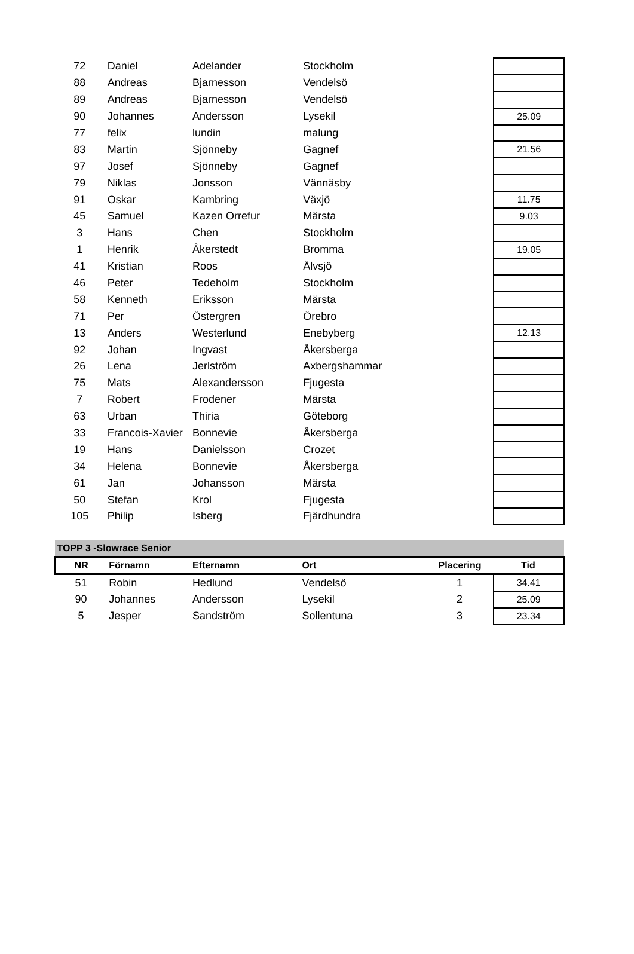| 72 | Daniel | Adelander | Stockholm | | |
| 88 | Andreas | Bjarnesson | Vendelsö | | |
| 89 | Andreas | Bjarnesson | Vendelsö | | |
| 90 | Johannes | Andersson | Lysekil | | 25.09 |
| 77 | felix | lundin | malung | | |
| 83 | Martin | Sjönneby | Gagnef | | 21.56 |
| 97 | Josef | Sjönneby | Gagnef | | |
| 79 | Niklas | Jonsson | Vännäsby | | |
| 91 | Oskar | Kambring | Växjö | | 11.75 |
| 45 | Samuel | Kazen Orrefur | Märsta | | 9.03 |
| 3 | Hans | Chen | Stockholm | | |
| 1 | Henrik | Åkerstedt | Bromma | | 19.05 |
| 41 | Kristian | Roos | Älvsjö | | |
| 46 | Peter | Tedeholm | Stockholm | | |
| 58 | Kenneth | Eriksson | Märsta | | |
| 71 | Per | Östergren | Örebro | | |
| 13 | Anders | Westerlund | Enebyberg | | 12.13 |
| 92 | Johan | Ingvast | Åkersberga | | |
| 26 | Lena | Jerlström | Axbergshammar | | |
| 75 | Mats | Alexandersson | Fjugesta | | |
| 7 | Robert | Frodener | Märsta | | |
| 63 | Urban | Thiria | Göteborg | | |
| 33 | Francois-Xavier | Bonnevie | Åkersberga | | |
| 19 | Hans | Danielsson | Crozet | | |
| 34 | Helena | Bonnevie | Åkersberga | | |
| 61 | Jan | Johansson | Märsta | | |
| 50 | Stefan | Krol | Fjugesta | | |
| 105 | Philip | Isberg | Fjärdhundra | | |
| TOPP 3 -Slowrace Senior | | | | | |
| --- | --- | --- | --- | --- | --- |
| NR | Förnamn | Efternamn | Ort | Placering | Tid |
| 51 | Robin | Hedlund | Vendelsö | 1 | 34.41 |
| 90 | Johannes | Andersson | Lysekil | 2 | 25.09 |
| 5 | Jesper | Sandström | Sollentuna | 3 | 23.34 |